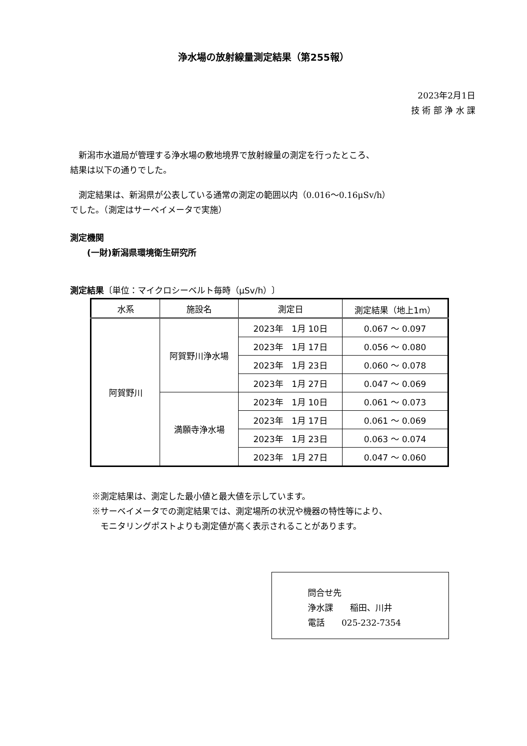浄水場の放射線量測定結果（第255報）
2023年2月1日
技 術 部 浄 水 課
　新潟市水道局が管理する浄水場の敷地境界で放射線量の測定を行ったところ、
結果は以下の通りでした。
　測定結果は、新潟県が公表している通常の測定の範囲以内（0.016～0.16μSv/h）
でした。（測定はサーベイメータで実施）
測定機関
　　(一財)新潟県環境衛生研究所
測定結果〔単位：マイクロシーベルト毎時（μSv/h）〕
| 水系 | 施設名 | 測定日 | 測定結果（地上1m） |
| --- | --- | --- | --- |
| 阿賀野川 | 阿賀野川浄水場 | 2023年 1月 10日 | 0.067 ～ 0.097 |
| | | 2023年 1月 17日 | 0.056 ～ 0.080 |
| | | 2023年 1月 23日 | 0.060 ～ 0.078 |
| | | 2023年 1月 27日 | 0.047 ～ 0.069 |
| | 満願寺浄水場 | 2023年 1月 10日 | 0.061 ～ 0.073 |
| | | 2023年 1月 17日 | 0.061 ～ 0.069 |
| | | 2023年 1月 23日 | 0.063 ～ 0.074 |
| | | 2023年 1月 27日 | 0.047 ～ 0.060 |
※測定結果は、測定した最小値と最大値を示しています。
※サーベイメータでの測定結果では、測定場所の状況や機器の特性等により、
　モニタリングポストよりも測定値が高く表示されることがあります。
問合せ先
浄水課　　稲田、川井
電話　　025-232-7354